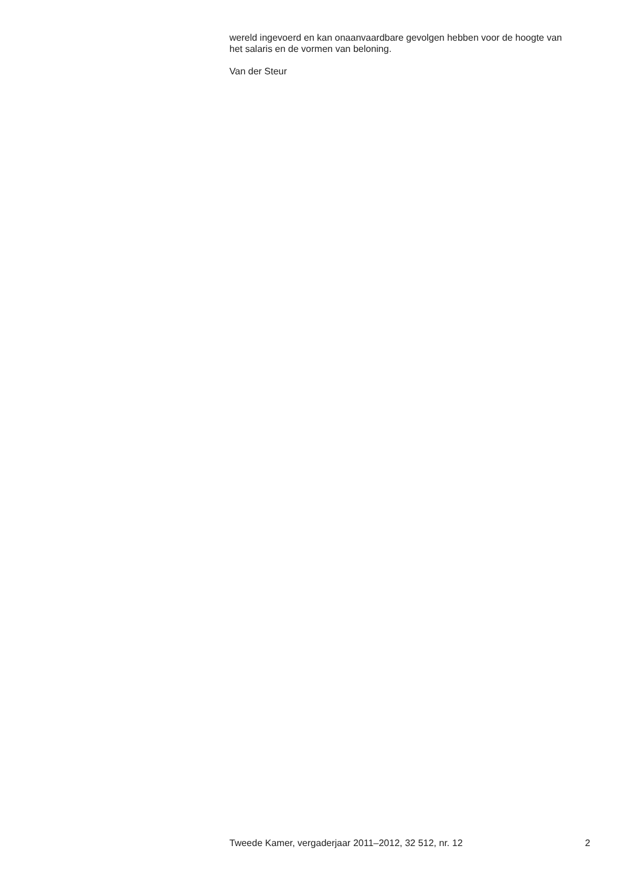wereld ingevoerd en kan onaanvaardbare gevolgen hebben voor de hoogte van het salaris en de vormen van beloning.
Van der Steur
Tweede Kamer, vergaderjaar 2011–2012, 32 512, nr. 12 2